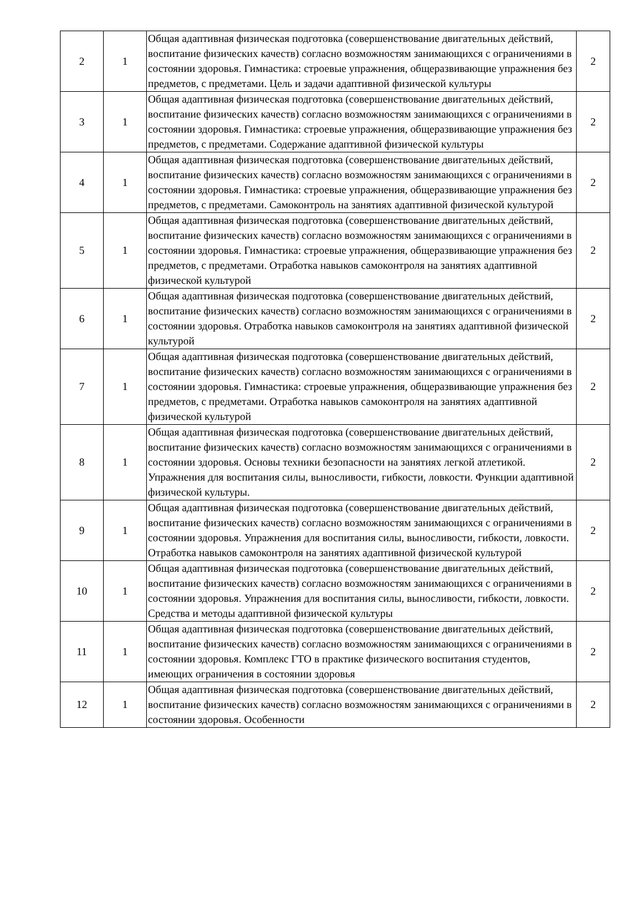| 2 | 1 | Общая адаптивная физическая подготовка (совершенствование двигательных действий, воспитание физических качеств) согласно возможностям занимающихся с ограничениями в состоянии здоровья. Гимнастика: строевые упражнения, общеразвивающие упражнения без предметов, с предметами. Цель и задачи адаптивной физической культуры | 2 |
| 3 | 1 | Общая адаптивная физическая подготовка (совершенствование двигательных действий, воспитание физических качеств) согласно возможностям занимающихся с ограничениями в состоянии здоровья. Гимнастика: строевые упражнения, общеразвивающие упражнения без предметов, с предметами. Содержание адаптивной физической культуры | 2 |
| 4 | 1 | Общая адаптивная физическая подготовка (совершенствование двигательных действий, воспитание физических качеств) согласно возможностям занимающихся с ограничениями в состоянии здоровья. Гимнастика: строевые упражнения, общеразвивающие упражнения без предметов, с предметами. Самоконтроль на занятиях адаптивной физической культурой | 2 |
| 5 | 1 | Общая адаптивная физическая подготовка (совершенствование двигательных действий, воспитание физических качеств) согласно возможностям занимающихся с ограничениями в состоянии здоровья. Гимнастика: строевые упражнения, общеразвивающие упражнения без предметов, с предметами. Отработка навыков самоконтроля на занятиях адаптивной физической культурой | 2 |
| 6 | 1 | Общая адаптивная физическая подготовка (совершенствование двигательных действий, воспитание физических качеств) согласно возможностям занимающихся с ограничениями в состоянии здоровья. Отработка навыков самоконтроля на занятиях адаптивной физической культурой | 2 |
| 7 | 1 | Общая адаптивная физическая подготовка (совершенствование двигательных действий, воспитание физических качеств) согласно возможностям занимающихся с ограничениями в состоянии здоровья. Гимнастика: строевые упражнения, общеразвивающие упражнения без предметов, с предметами. Отработка навыков самоконтроля на занятиях адаптивной физической культурой | 2 |
| 8 | 1 | Общая адаптивная физическая подготовка (совершенствование двигательных действий, воспитание физических качеств) согласно возможностям занимающихся с ограничениями в состоянии здоровья. Основы техники безопасности на занятиях легкой атлетикой. Упражнения для воспитания силы, выносливости, гибкости, ловкости. Функции адаптивной физической культуры. | 2 |
| 9 | 1 | Общая адаптивная физическая подготовка (совершенствование двигательных действий, воспитание физических качеств) согласно возможностям занимающихся с ограничениями в состоянии здоровья. Упражнения для воспитания силы, выносливости, гибкости, ловкости. Отработка навыков самоконтроля на занятиях адаптивной физической культурой | 2 |
| 10 | 1 | Общая адаптивная физическая подготовка (совершенствование двигательных действий, воспитание физических качеств) согласно возможностям занимающихся с ограничениями в состоянии здоровья. Упражнения для воспитания силы, выносливости, гибкости, ловкости. Средства и методы адаптивной физической культуры | 2 |
| 11 | 1 | Общая адаптивная физическая подготовка (совершенствование двигательных действий, воспитание физических качеств) согласно возможностям занимающихся с ограничениями в состоянии здоровья. Комплекс ГТО в практике физического воспитания студентов, имеющих ограничения в состоянии здоровья | 2 |
| 12 | 1 | Общая адаптивная физическая подготовка (совершенствование двигательных действий, воспитание физических качеств) согласно возможностям занимающихся с ограничениями в состоянии здоровья. Особенности | 2 |